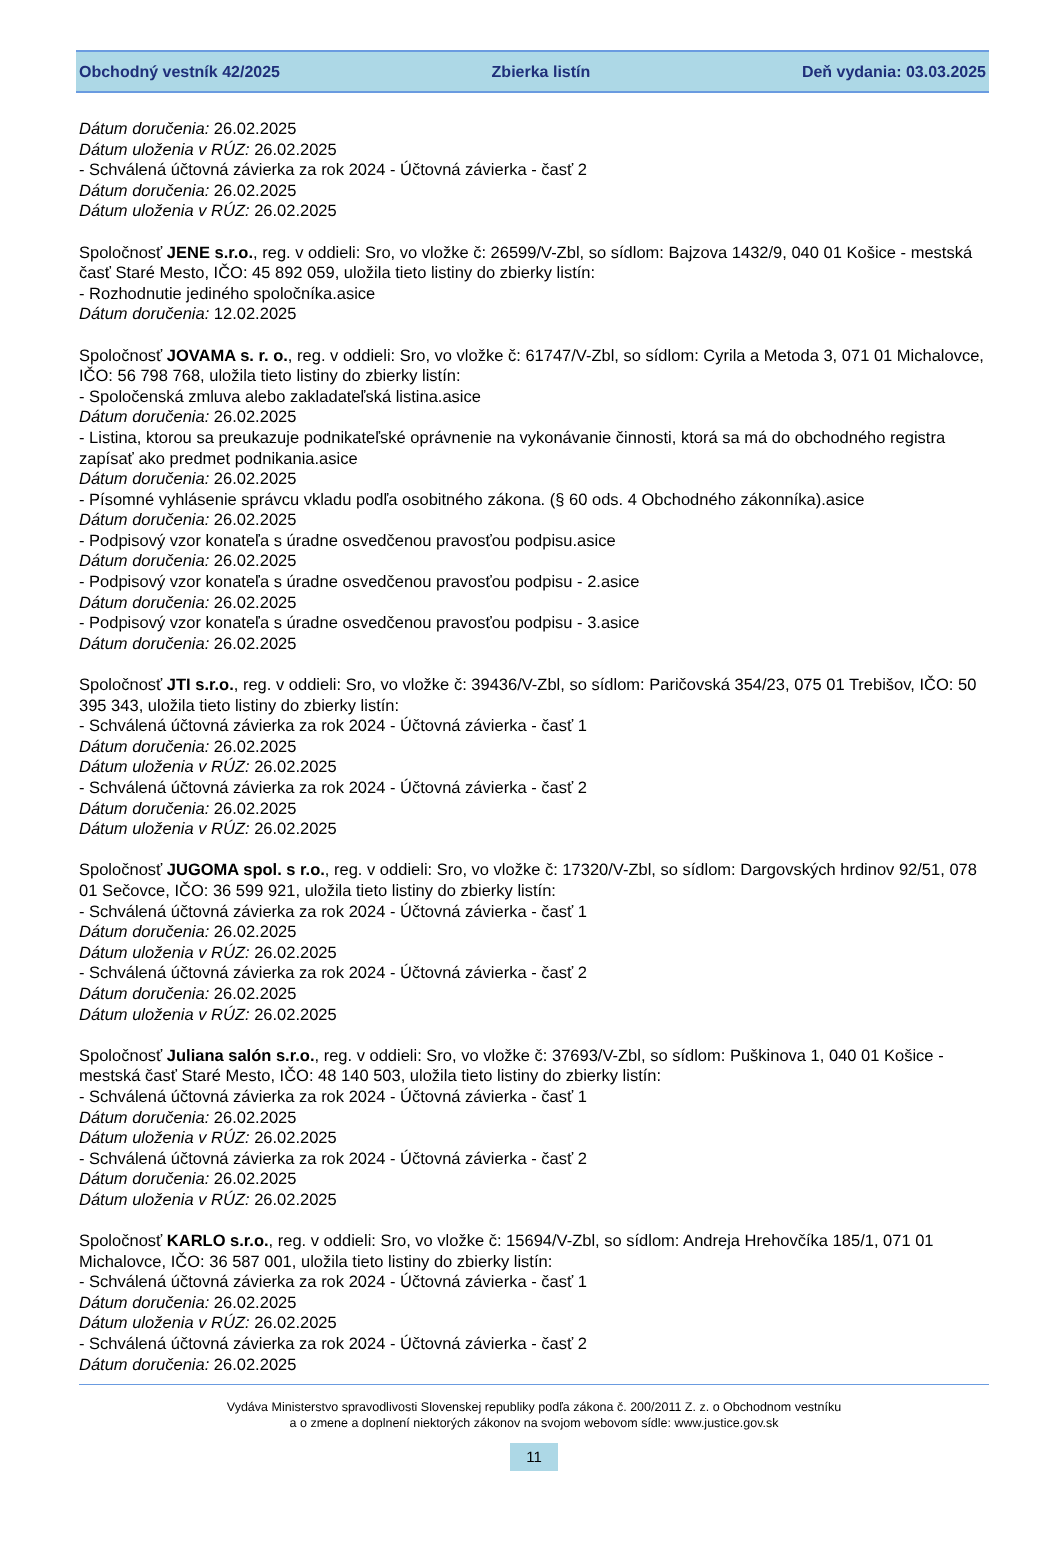Obchodný vestník 42/2025 Zbierka listín Deň vydania: 03.03.2025
Dátum doručenia: 26.02.2025
Dátum uloženia v RÚZ: 26.02.2025
- Schválená účtovná závierka za rok 2024 - Účtovná závierka - časť 2
Dátum doručenia: 26.02.2025
Dátum uloženia v RÚZ: 26.02.2025
Spoločnosť JENE s.r.o., reg. v oddieli: Sro, vo vložke č: 26599/V-Zbl, so sídlom: Bajzova 1432/9, 040 01 Košice - mestská časť Staré Mesto, IČO: 45 892 059, uložila tieto listiny do zbierky listín:
- Rozhodnutie jediného spoločníka.asice
Dátum doručenia: 12.02.2025
Spoločnosť JOVAMA s. r. o., reg. v oddieli: Sro, vo vložke č: 61747/V-Zbl, so sídlom: Cyrila a Metoda 3, 071 01 Michalovce, IČO: 56 798 768, uložila tieto listiny do zbierky listín:
- Spoločenská zmluva alebo zakladateľská listina.asice
Dátum doručenia: 26.02.2025
- Listina, ktorou sa preukazuje podnikateľské oprávnenie na vykonávanie činnosti, ktorá sa má do obchodného registra zapísať ako predmet podnikania.asice
Dátum doručenia: 26.02.2025
- Písomné vyhlásenie správcu vkladu podľa osobitného zákona. (§ 60 ods. 4 Obchodného zákonníka).asice
Dátum doručenia: 26.02.2025
- Podpisový vzor konateľa s úradne osvedčenou pravosťou podpisu.asice
Dátum doručenia: 26.02.2025
- Podpisový vzor konateľa s úradne osvedčenou pravosťou podpisu - 2.asice
Dátum doručenia: 26.02.2025
- Podpisový vzor konateľa s úradne osvedčenou pravosťou podpisu - 3.asice
Dátum doručenia: 26.02.2025
Spoločnosť JTI s.r.o., reg. v oddieli: Sro, vo vložke č: 39436/V-Zbl, so sídlom: Paričovská 354/23, 075 01 Trebišov, IČO: 50 395 343, uložila tieto listiny do zbierky listín:
- Schválená účtovná závierka za rok 2024 - Účtovná závierka - časť 1
Dátum doručenia: 26.02.2025
Dátum uloženia v RÚZ: 26.02.2025
- Schválená účtovná závierka za rok 2024 - Účtovná závierka - časť 2
Dátum doručenia: 26.02.2025
Dátum uloženia v RÚZ: 26.02.2025
Spoločnosť JUGOMA spol. s r.o., reg. v oddieli: Sro, vo vložke č: 17320/V-Zbl, so sídlom: Dargovských hrdinov 92/51, 078 01 Sečovce, IČO: 36 599 921, uložila tieto listiny do zbierky listín:
- Schválená účtovná závierka za rok 2024 - Účtovná závierka - časť 1
Dátum doručenia: 26.02.2025
Dátum uloženia v RÚZ: 26.02.2025
- Schválená účtovná závierka za rok 2024 - Účtovná závierka - časť 2
Dátum doručenia: 26.02.2025
Dátum uloženia v RÚZ: 26.02.2025
Spoločnosť Juliana salón s.r.o., reg. v oddieli: Sro, vo vložke č: 37693/V-Zbl, so sídlom: Puškinova 1, 040 01 Košice - mestská časť Staré Mesto, IČO: 48 140 503, uložila tieto listiny do zbierky listín:
- Schválená účtovná závierka za rok 2024 - Účtovná závierka - časť 1
Dátum doručenia: 26.02.2025
Dátum uloženia v RÚZ: 26.02.2025
- Schválená účtovná závierka za rok 2024 - Účtovná závierka - časť 2
Dátum doručenia: 26.02.2025
Dátum uloženia v RÚZ: 26.02.2025
Spoločnosť KARLO s.r.o., reg. v oddieli: Sro, vo vložke č: 15694/V-Zbl, so sídlom: Andreja Hrehovčíka 185/1, 071 01 Michalovce, IČO: 36 587 001, uložila tieto listiny do zbierky listín:
- Schválená účtovná závierka za rok 2024 - Účtovná závierka - časť 1
Dátum doručenia: 26.02.2025
Dátum uloženia v RÚZ: 26.02.2025
- Schválená účtovná závierka za rok 2024 - Účtovná závierka - časť 2
Dátum doručenia: 26.02.2025
Vydáva Ministerstvo spravodlivosti Slovenskej republiky podľa zákona č. 200/2011 Z. z. o Obchodnom vestníku
a o zmene a doplnení niektorých zákonov na svojom webovom sídle: www.justice.gov.sk
11